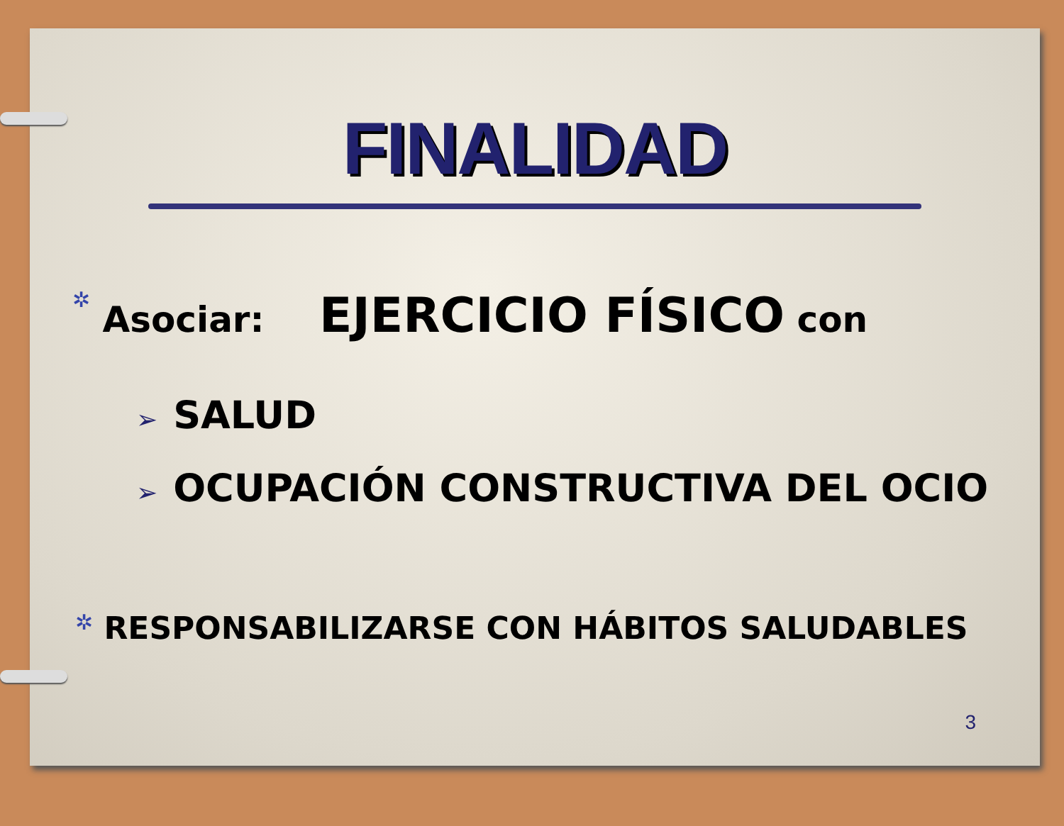FINALIDAD
✲ Asociar: EJERCICIO FÍSICO con
➢ SALUD
➢ OCUPACIÓN CONSTRUCTIVA DEL OCIO
✲ RESPONSABILIZARSE CON HÁBITOS SALUDABLES
3